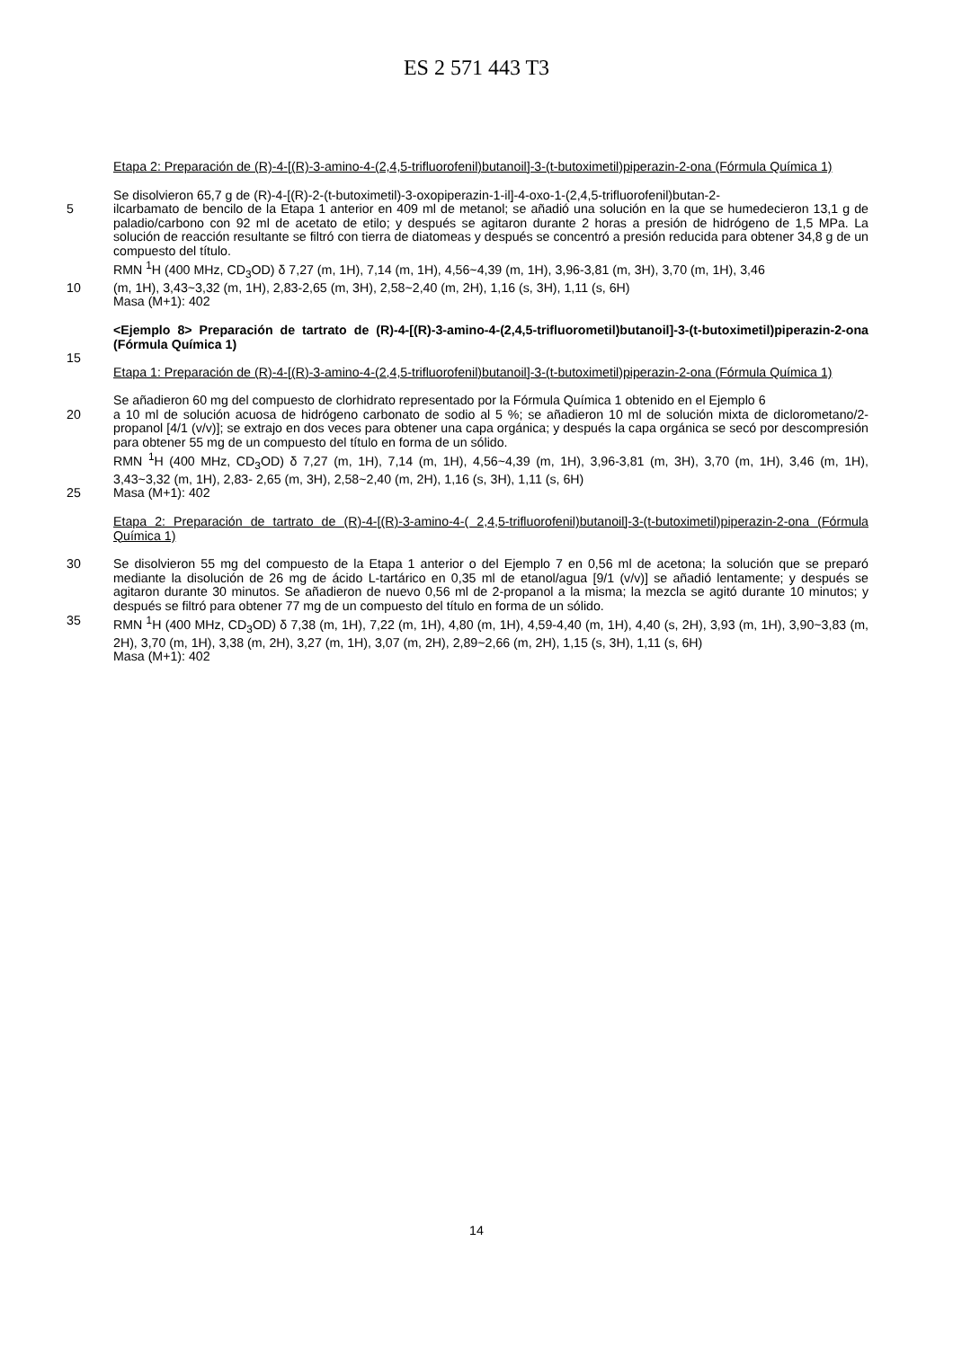ES 2 571 443 T3
Etapa 2: Preparación de (R)-4-[(R)-3-amino-4-(2,4,5-trifluorofenil)butanoil]-3-(t-butoximetil)piperazin-2-ona (Fórmula Química 1)
Se disolvieron 65,7 g de (R)-4-[(R)-2-(t-butoximetil)-3-oxopiperazin-1-il]-4-oxo-1-(2,4,5-trifluorofenil)butan-2-
5 ilcarbamato de bencilo de la Etapa 1 anterior en 409 ml de metanol; se añadió una solución en la que se humedecieron 13,1 g de paladio/carbono con 92 ml de acetato de etilo; y después se agitaron durante 2 horas a presión de hidrógeno de 1,5 MPa. La solución de reacción resultante se filtró con tierra de diatomeas y después se concentró a presión reducida para obtener 34,8 g de un compuesto del título.
RMN <sup>1</sup>H (400 MHz, CD<sub>3</sub>OD) δ 7,27 (m, 1H), 7,14 (m, 1H), 4,56~4,39 (m, 1H), 3,96-3,81 (m, 3H), 3,70 (m, 1H), 3,46
10 (m, 1H), 3,43~3,32 (m, 1H), 2,83-2,65 (m, 3H), 2,58~2,40 (m, 2H), 1,16 (s, 3H), 1,11 (s, 6H)
Masa (M+1): 402
<Ejemplo 8> Preparación de tartrato de (R)-4-[(R)-3-amino-4-(2,4,5-trifluorometil)butanoil]-3-(t-butoximetil)piperazin-2-ona (Fórmula Química 1)
15
Etapa 1: Preparación de (R)-4-[(R)-3-amino-4-(2,4,5-trifluorofenil)butanoil]-3-(t-butoximetil)piperazin-2-ona (Fórmula Química 1)
Se añadieron 60 mg del compuesto de clorhidrato representado por la Fórmula Química 1 obtenido en el Ejemplo 6
20 a 10 ml de solución acuosa de hidrógeno carbonato de sodio al 5 %; se añadieron 10 ml de solución mixta de diclorometano/2-propanol [4/1 (v/v)]; se extrajo en dos veces para obtener una capa orgánica; y después la capa orgánica se secó por descompresión para obtener 55 mg de un compuesto del título en forma de un sólido.
RMN <sup>1</sup>H (400 MHz, CD<sub>3</sub>OD) δ 7,27 (m, 1H), 7,14 (m, 1H), 4,56~4,39 (m, 1H), 3,96-3,81 (m, 3H), 3,70 (m, 1H), 3,46 (m, 1H), 3,43~3,32 (m, 1H), 2,83- 2,65 (m, 3H), 2,58~2,40 (m, 2H), 1,16 (s, 3H), 1,11 (s, 6H)
25 Masa (M+1): 402
Etapa 2: Preparación de tartrato de (R)-4-[(R)-3-amino-4-( 2,4,5-trifluorofenil)butanoil]-3-(t-butoximetil)piperazin-2-ona (Fórmula Química 1)
30 Se disolvieron 55 mg del compuesto de la Etapa 1 anterior o del Ejemplo 7 en 0,56 ml de acetona; la solución que se preparó mediante la disolución de 26 mg de ácido L-tartárico en 0,35 ml de etanol/agua [9/1 (v/v)] se añadió lentamente; y después se agitaron durante 30 minutos. Se añadieron de nuevo 0,56 ml de 2-propanol a la misma; la mezcla se agitó durante 10 minutos; y después se filtró para obtener 77 mg de un compuesto del título en forma de un sólido.
35 RMN <sup>1</sup>H (400 MHz, CD<sub>3</sub>OD) δ 7,38 (m, 1H), 7,22 (m, 1H), 4,80 (m, 1H), 4,59-4,40 (m, 1H), 4,40 (s, 2H), 3,93 (m, 1H), 3,90~3,83 (m, 2H), 3,70 (m, 1H), 3,38 (m, 2H), 3,27 (m, 1H), 3,07 (m, 2H), 2,89~2,66 (m, 2H), 1,15 (s, 3H), 1,11 (s, 6H)
Masa (M+1): 402
14